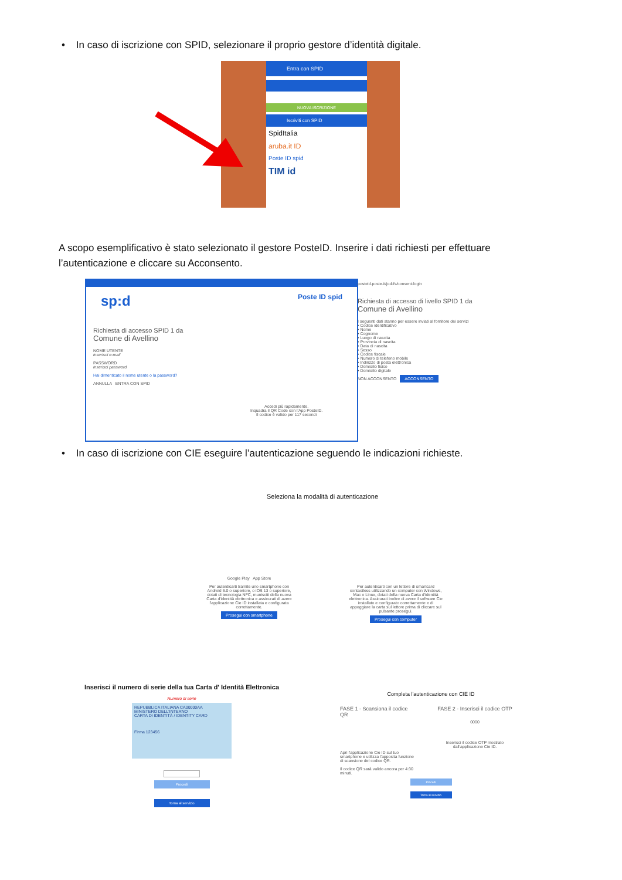• In caso di iscrizione con SPID, selezionare il proprio gestore d’identità digitale.
Entra con SPID
NUOVA ISCRIZIONE
Iscriviti con SPID
SpidItalia
aruba.it ID
Poste ID spid
TIM id
A scopo esemplificativo è stato selezionato il gestore PosteID. Inserire i dati richiesti per effettuare l’autenticazione e cliccare su Acconsento.
sp:d Poste ID spid
Richiesta di accesso SPID 1 da
Comune di Avellino
NOME UTENTE
inserisci e-mail
PASSWORD
inserisci password
Hai dimenticato il nome utente o la password?
ANNULLA ENTRA CON SPID
Accedi più rapidamente.
Inquadra il QR Code con l'App PosteID.
Il codice è valido per 117 secondi
posteid.poste.it/jod-fs/consent-login
Richiesta di accesso di livello SPID 1 da
Comune di Avellino
I seguenti dati stanno per essere inviati al fornitore dei servizi
• Codice identificativo
• Nome
• Cognome
• Luogo di nascita
• Provincia di nascita
• Data di nascita
• Sesso
• Codice fiscale
• Numero di telefono mobile
• Indirizzo di posta elettronica
• Domicilio fisico
• Domicilio digitale
NON ACCONSENTO ACCONSENTO
• In caso di iscrizione con CIE eseguire l’autenticazione seguendo le indicazioni richieste.
Seleziona la modalità di autenticazione
Google Play App Store
Per autenticarti tramite uno smartphone con Android 6.0 o superiore, o iOS 13 o superiore, dotati di tecnologia NFC, munisciti della nuova Carta d'identità elettronica e assicurati di avere l'applicazione Cie ID installata e configurata correttamente.
Prosegui con smartphone
Per autenticarti con un lettore di smartcard contactless utilizzando un computer con Windows, Mac o Linux, dotati della nuova Carta d'identità elettronica. Assicurati inoltre di avere il software Cie installato e configurato correttamente e di appoggiare la carta sul lettore prima di cliccare sul pulsante prosegui.
Prosegui con computer
Inserisci il numero di serie della tua Carta d' Identità Elettronica
Numero di serie
REPUBBLICA ITALIANA CA00000AA
MINISTERO DELL'INTERNO
CARTA DI IDENTITÀ / IDENTITY CARD
Firma 123456
Procedi
Torna al servizio
Completa l'autenticazione con CIE ID
FASE 1 - Scansiona il codice QR
Apri l'applicazione Cie ID sul tuo smartphone e utilizza l'apposita funzione di scansione del codice QR.
Il codice QR sarà valido ancora per 4:30 minuti.
FASE 2 - Inserisci il codice OTP
0000
Inserisci il codice OTP mostrato dall'applicazione Cie ID.
Procedi
Torna al servizio